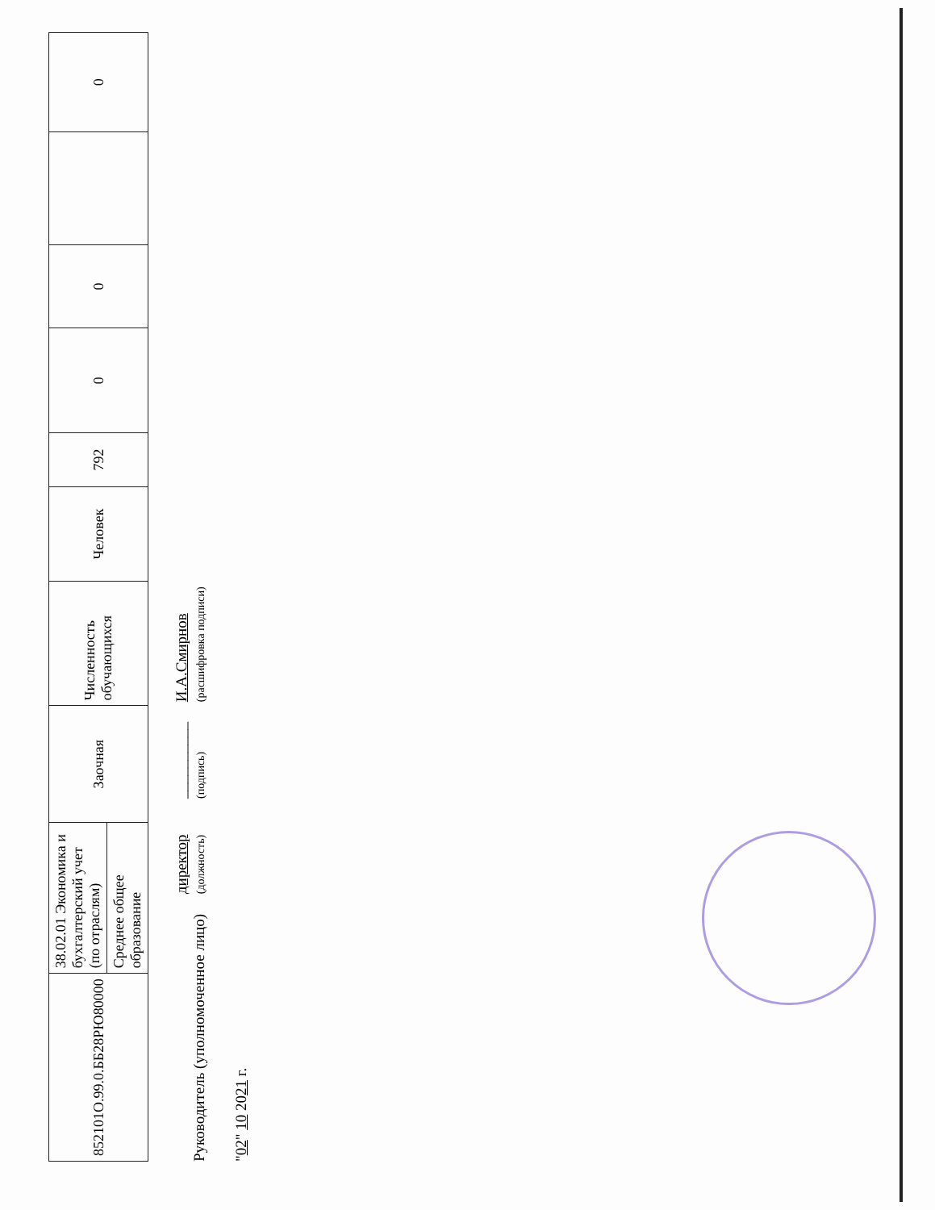| 852101О.99.0.ББ28РЮ80000 | 38.02.01 Экономика и бухгалтерский учет (по отраслям) | Заочная | Численность обучающихся | Человек | 792 | 0 | 0 | | 0 |
| | Среднее общее образование | | | | | | | | |
Руководитель (уполномоченное лицо) директор
(должность) __________
(подпись) И.А.Смирнов
(расшифровка подписи)
"02" 10 2021 г.